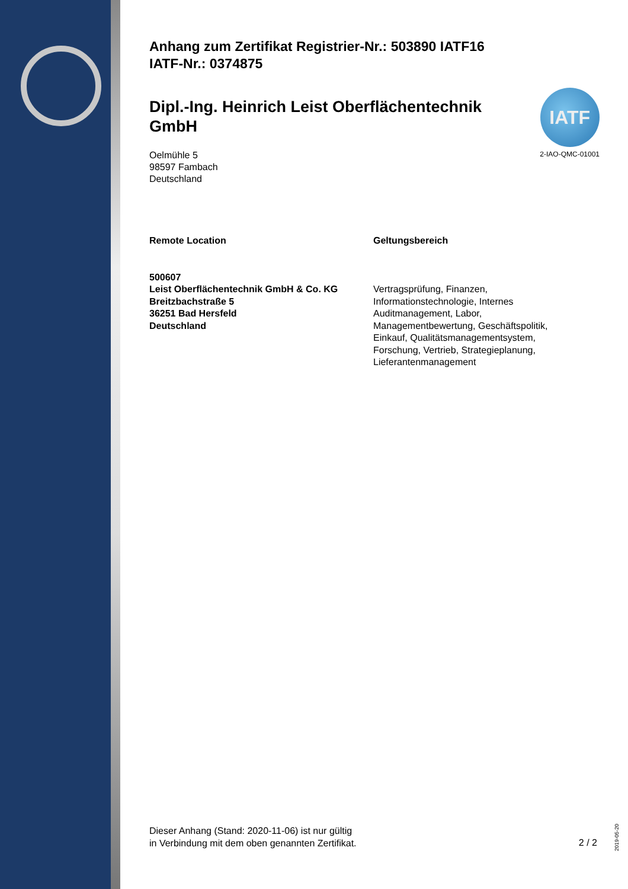IATF
2-IAO-QMC-01001
Anhang zum Zertifikat Registrier-Nr.: 503890 IATF16
IATF-Nr.: 0374875
Dipl.-Ing. Heinrich Leist Oberflächentechnik GmbH
Oelmühle 5
98597 Fambach
Deutschland
Remote Location
500607
Leist Oberflächentechnik GmbH & Co. KG
Breitzbachstraße 5
36251 Bad Hersfeld
Deutschland
Geltungsbereich
Vertragsprüfung, Finanzen,
Informationstechnologie, Internes
Auditmanagement, Labor,
Managementbewertung, Geschäftspolitik,
Einkauf, Qualitätsmanagementsystem,
Forschung, Vertrieb, Strategieplanung,
Lieferantenmanagement
Dieser Anhang (Stand: 2020-11-06) ist nur gültig
in Verbindung mit dem oben genannten Zertifikat.
2 / 2
2019-05-20